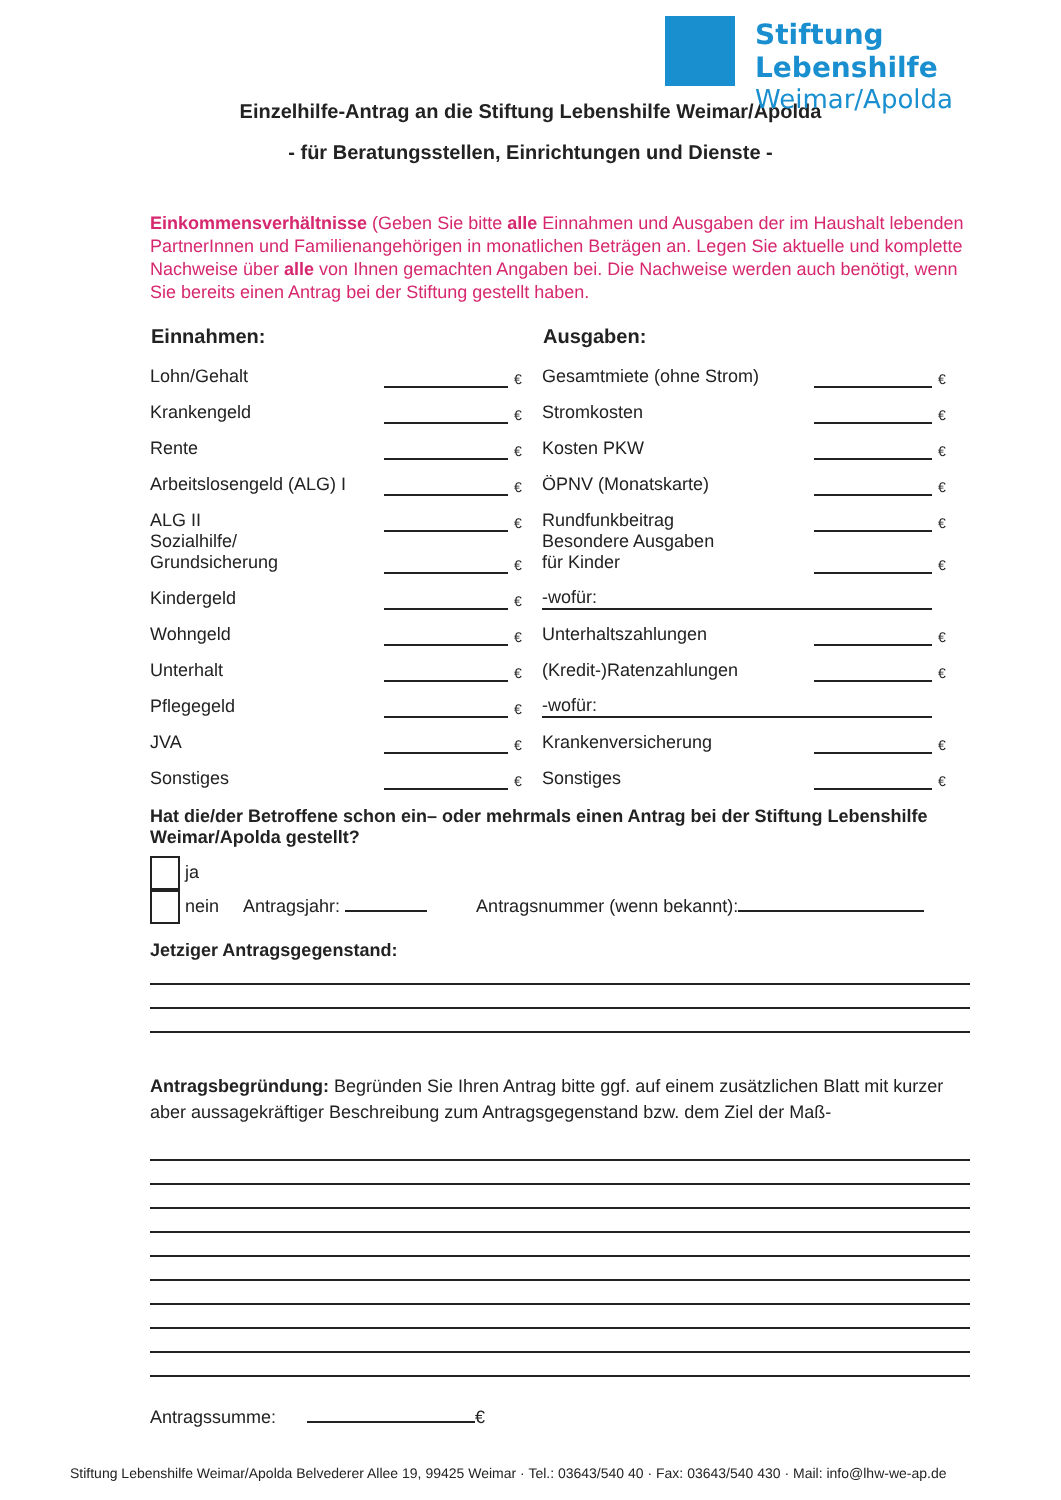Stiftung Lebenshilfe
Weimar/Apolda
Einzelhilfe-Antrag an die Stiftung Lebenshilfe Weimar/Apolda
- für Beratungsstellen, Einrichtungen und Dienste -
Einkommensverhältnisse (Geben Sie bitte alle Einnahmen und Ausgaben der im Haushalt lebenden PartnerInnen und Familienangehörigen in monatlichen Beträgen an. Legen Sie aktuelle und komplette Nachweise über alle von Ihnen gemachten Angaben bei. Die Nachweise werden auch benötigt, wenn Sie bereits einen Antrag bei der Stiftung gestellt haben.
| Einnahmen: | | | Ausgaben: | | |
| --- | --- | --- | --- | --- | --- |
| Lohn/Gehalt | | € | Gesamtmiete (ohne Strom) | | € |
| Krankengeld | | € | Stromkosten | | € |
| Rente | | € | Kosten PKW | | € |
| Arbeitslosengeld (ALG) I | | € | ÖPNV (Monatskarte) | | € |
| ALG II | | € | Rundfunkbeitrag | | € |
| Sozialhilfe/ Grundsicherung | | € | Besondere Ausgaben für Kinder | | € |
| Kindergeld | | € | -wofür: | | |
| Wohngeld | | € | Unterhaltszahlungen | | € |
| Unterhalt | | € | (Kredit-)Ratenzahlungen | | € |
| Pflegegeld | | € | -wofür: | | |
| JVA | | € | Krankenversicherung | | € |
| Sonstiges | | € | Sonstiges | | € |
Hat die/der Betroffene schon ein– oder mehrmals einen Antrag bei der Stiftung Lebenshilfe Weimar/Apolda gestellt?
ja
nein Antragsjahr: Antragsnummer (wenn bekannt):
Jetziger Antragsgegenstand:
Antragsbegründung: Begründen Sie Ihren Antrag bitte ggf. auf einem zusätzlichen Blatt mit kurzer aber aussagekräftiger Beschreibung zum Antragsgegenstand bzw. dem Ziel der Maß-
Antragssumme: €
Stiftung Lebenshilfe Weimar/Apolda Belvederer Allee 19, 99425 Weimar · Tel.: 03643/540 40 · Fax: 03643/540 430 · Mail: info@lhw-we-ap.de